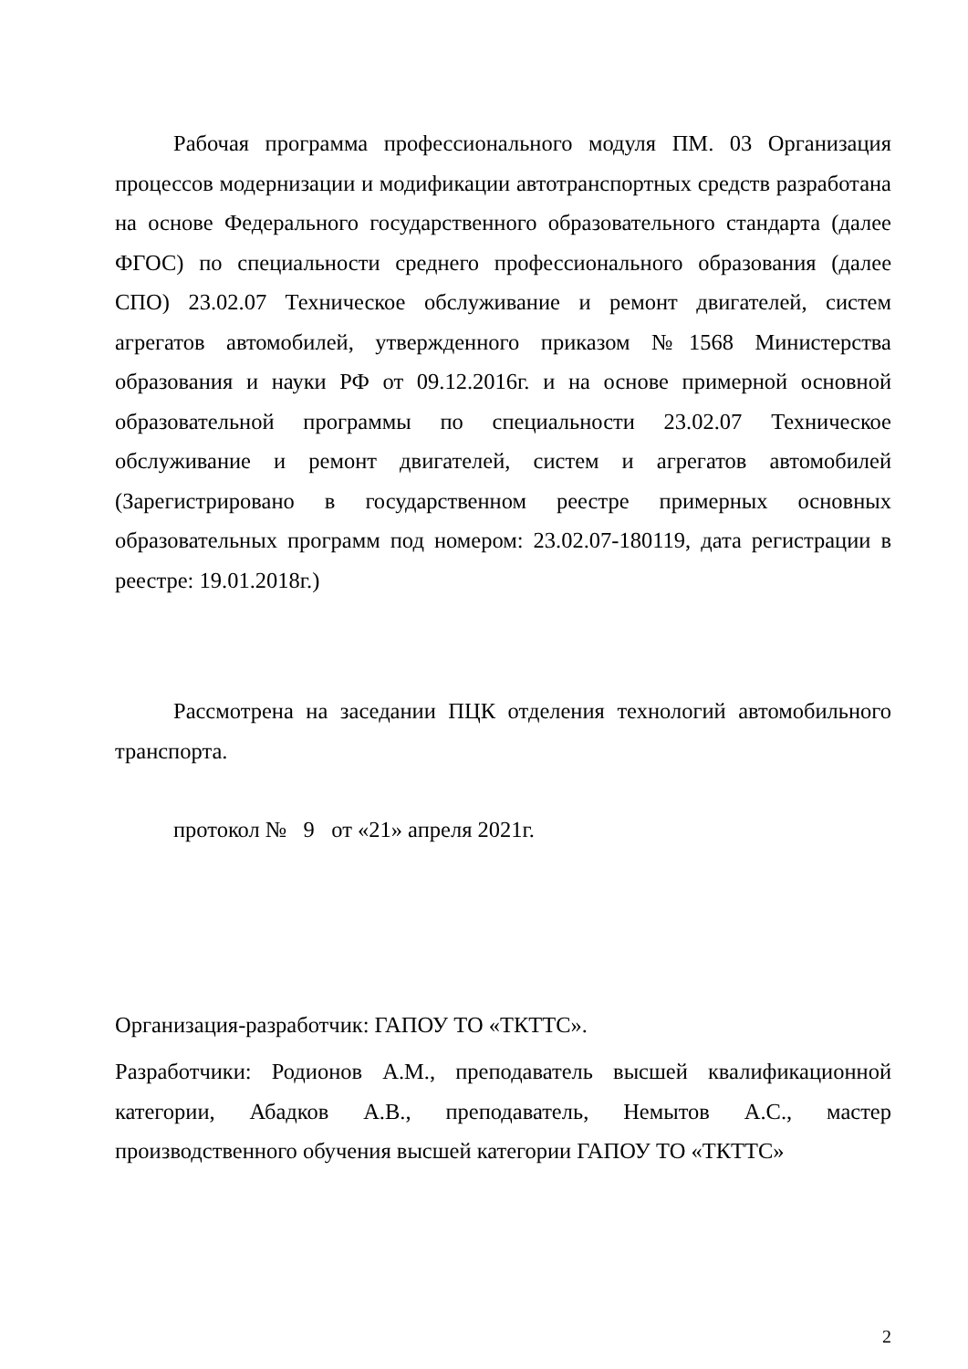Рабочая программа профессионального модуля ПМ. 03 Организация процессов модернизации и модификации автотранспортных средств разработана на основе Федерального государственного образовательного стандарта (далее ФГОС) по специальности среднего профессионального образования (далее СПО) 23.02.07 Техническое обслуживание и ремонт двигателей, систем агрегатов автомобилей, утвержденного приказом №1568 Министерства образования и науки РФ от 09.12.2016г. и на основе примерной основной образовательной программы по специальности 23.02.07 Техническое обслуживание и ремонт двигателей, систем и агрегатов автомобилей (Зарегистрировано в государственном реестре примерных основных образовательных программ под номером: 23.02.07-180119, дата регистрации в реестре: 19.01.2018г.)
Рассмотрена на заседании ПЦК отделения технологий автомобильного транспорта.
протокол № 9 от «21» апреля 2021г.
Организация-разработчик: ГАПОУ ТО «ТКТТС».
Разработчики: Родионов А.М., преподаватель высшей квалификационной категории, Абадков А.В., преподаватель, Немытов А.С., мастер производственного обучения высшей категории ГАПОУ ТО «ТКТТС»
2